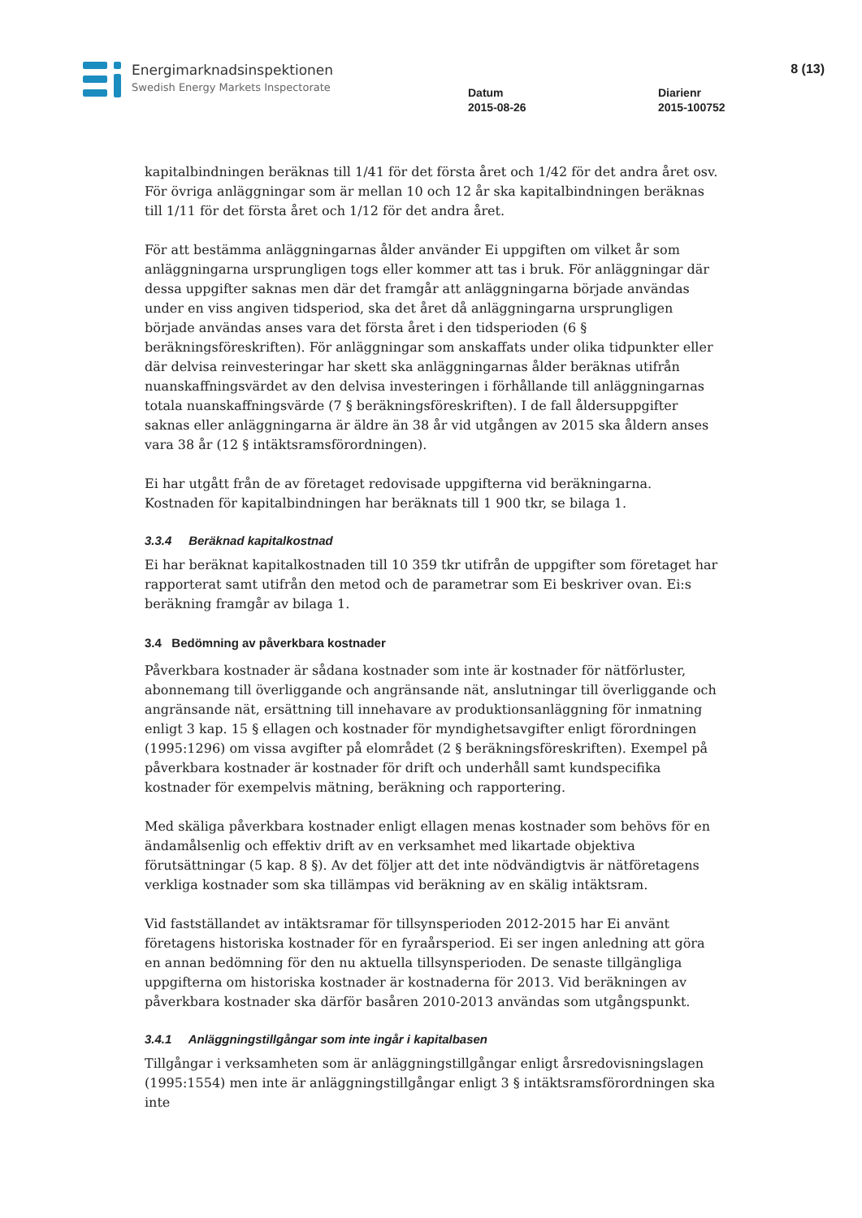Energimarknadsinspektionen
Swedish Energy Markets Inspectorate
Datum
2015-08-26
Diarienr
2015-100752
8 (13)
kapitalbindningen beräknas till 1/41 för det första året och 1/42 för det andra året osv. För övriga anläggningar som är mellan 10 och 12 år ska kapitalbindningen beräknas till 1/11 för det första året och 1/12 för det andra året.
För att bestämma anläggningarnas ålder använder Ei uppgiften om vilket år som anläggningarna ursprungligen togs eller kommer att tas i bruk. För anläggningar där dessa uppgifter saknas men där det framgår att anläggningarna började användas under en viss angiven tidsperiod, ska det året då anläggningarna ursprungligen började användas anses vara det första året i den tidsperioden (6 § beräkningsföreskriften). För anläggningar som anskaffats under olika tidpunkter eller där delvisa reinvesteringar har skett ska anläggningarnas ålder beräknas utifrån nuanskaffningsvärdet av den delvisa investeringen i förhållande till anläggningarnas totala nuanskaffningsvärde (7 § beräkningsföreskriften). I de fall åldersuppgifter saknas eller anläggningarna är äldre än 38 år vid utgången av 2015 ska åldern anses vara 38 år (12 § intäktsramsförordningen).
Ei har utgått från de av företaget redovisade uppgifterna vid beräkningarna. Kostnaden för kapitalbindningen har beräknats till 1 900 tkr, se bilaga 1.
3.3.4 Beräknad kapitalkostnad
Ei har beräknat kapitalkostnaden till 10 359 tkr utifrån de uppgifter som företaget har rapporterat samt utifrån den metod och de parametrar som Ei beskriver ovan. Ei:s beräkning framgår av bilaga 1.
3.4 Bedömning av påverkbara kostnader
Påverkbara kostnader är sådana kostnader som inte är kostnader för nätförluster, abonnemang till överliggande och angränsande nät, anslutningar till överliggande och angränsande nät, ersättning till innehavare av produktionsanläggning för inmatning enligt 3 kap. 15 § ellagen och kostnader för myndighetsavgifter enligt förordningen (1995:1296) om vissa avgifter på elområdet (2 § beräkningsföreskriften). Exempel på påverkbara kostnader är kostnader för drift och underhåll samt kundspecifika kostnader för exempelvis mätning, beräkning och rapportering.
Med skäliga påverkbara kostnader enligt ellagen menas kostnader som behövs för en ändamålsenlig och effektiv drift av en verksamhet med likartade objektiva förutsättningar (5 kap. 8 §). Av det följer att det inte nödvändigtvis är nätföretagens verkliga kostnader som ska tillämpas vid beräkning av en skälig intäktsram.
Vid fastställandet av intäktsramar för tillsynsperioden 2012-2015 har Ei använt företagens historiska kostnader för en fyraårsperiod. Ei ser ingen anledning att göra en annan bedömning för den nu aktuella tillsynsperioden. De senaste tillgängliga uppgifterna om historiska kostnader är kostnaderna för 2013. Vid beräkningen av påverkbara kostnader ska därför basåren 2010-2013 användas som utgångspunkt.
3.4.1 Anläggningstillgångar som inte ingår i kapitalbasen
Tillgångar i verksamheten som är anläggningstillgångar enligt årsredovisningslagen (1995:1554) men inte är anläggningstillgångar enligt 3 § intäktsramsförordningen ska inte